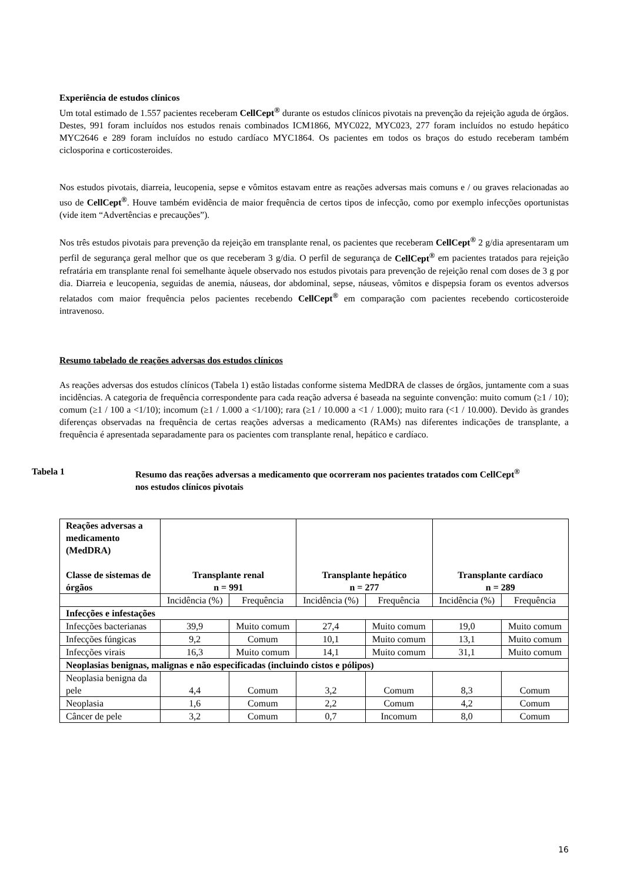Experiência de estudos clínicos
Um total estimado de 1.557 pacientes receberam CellCept<sup>®</sup> durante os estudos clínicos pivotais na prevenção da rejeição aguda de órgãos. Destes, 991 foram incluídos nos estudos renais combinados ICM1866, MYC022, MYC023, 277 foram incluídos no estudo hepático MYC2646 e 289 foram incluídos no estudo cardíaco MYC1864. Os pacientes em todos os braços do estudo receberam também ciclosporina e corticosteroides.
Nos estudos pivotais, diarreia, leucopenia, sepse e vômitos estavam entre as reações adversas mais comuns e / ou graves relacionadas ao uso de CellCept<sup>®</sup>. Houve também evidência de maior frequência de certos tipos de infecção, como por exemplo infecções oportunistas (vide item “Advertências e precauções”).
Nos três estudos pivotais para prevenção da rejeição em transplante renal, os pacientes que receberam CellCept<sup>®</sup> 2 g/dia apresentaram um perfil de segurança geral melhor que os que receberam 3 g/dia. O perfil de segurança de CellCept<sup>®</sup> em pacientes tratados para rejeição refratária em transplante renal foi semelhante àquele observado nos estudos pivotais para prevenção de rejeição renal com doses de 3 g por dia. Diarreia e leucopenia, seguidas de anemia, náuseas, dor abdominal, sepse, náuseas, vômitos e dispepsia foram os eventos adversos relatados com maior frequência pelos pacientes recebendo CellCept<sup>®</sup> em comparação com pacientes recebendo corticosteroide intravenoso.
Resumo tabelado de reações adversas dos estudos clínicos
As reações adversas dos estudos clínicos (Tabela 1) estão listadas conforme sistema MedDRA de classes de órgãos, juntamente com a suas incidências. A categoria de frequência correspondente para cada reação adversa é baseada na seguinte convenção: muito comum (≥1 / 10); comum (≥1 / 100 a <1/10); incomum (≥1 / 1.000 a <1/100); rara (≥1 / 10.000 a <1 / 1.000); muito rara (<1 / 10.000). Devido às grandes diferenças observadas na frequência de certas reações adversas a medicamento (RAMs) nas diferentes indicações de transplante, a frequência é apresentada separadamente para os pacientes com transplante renal, hepático e cardíaco.
Tabela 1 Resumo das reações adversas a medicamento que ocorreram nos pacientes tratados com CellCept<sup>®</sup>
nos estudos clínicos pivotais
| Reações adversas a medicamento (MedDRA) Classe de sistemas de órgãos | Transplante renal n = 991 | | Transplante hepático n = 277 | | Transplante cardíaco n = 289 | |
| --- | --- | --- | --- | --- | --- | --- |
| | Incidência (%) | Frequência | Incidência (%) | Frequência | Incidência (%) | Frequência |
| Infecções e infestações | | | | | | |
| Infecções bacterianas | 39,9 | Muito comum | 27,4 | Muito comum | 19,0 | Muito comum |
| Infecções fúngicas | 9,2 | Comum | 10,1 | Muito comum | 13,1 | Muito comum |
| Infecções virais | 16,3 | Muito comum | 14,1 | Muito comum | 31,1 | Muito comum |
| Neoplasias benignas, malignas e não especificadas (incluindo cistos e pólipos) | | | | | | |
| Neoplasia benigna da pele | 4,4 | Comum | 3,2 | Comum | 8,3 | Comum |
| Neoplasia | 1,6 | Comum | 2,2 | Comum | 4,2 | Comum |
| Câncer de pele | 3,2 | Comum | 0,7 | Incomum | 8,0 | Comum |
16